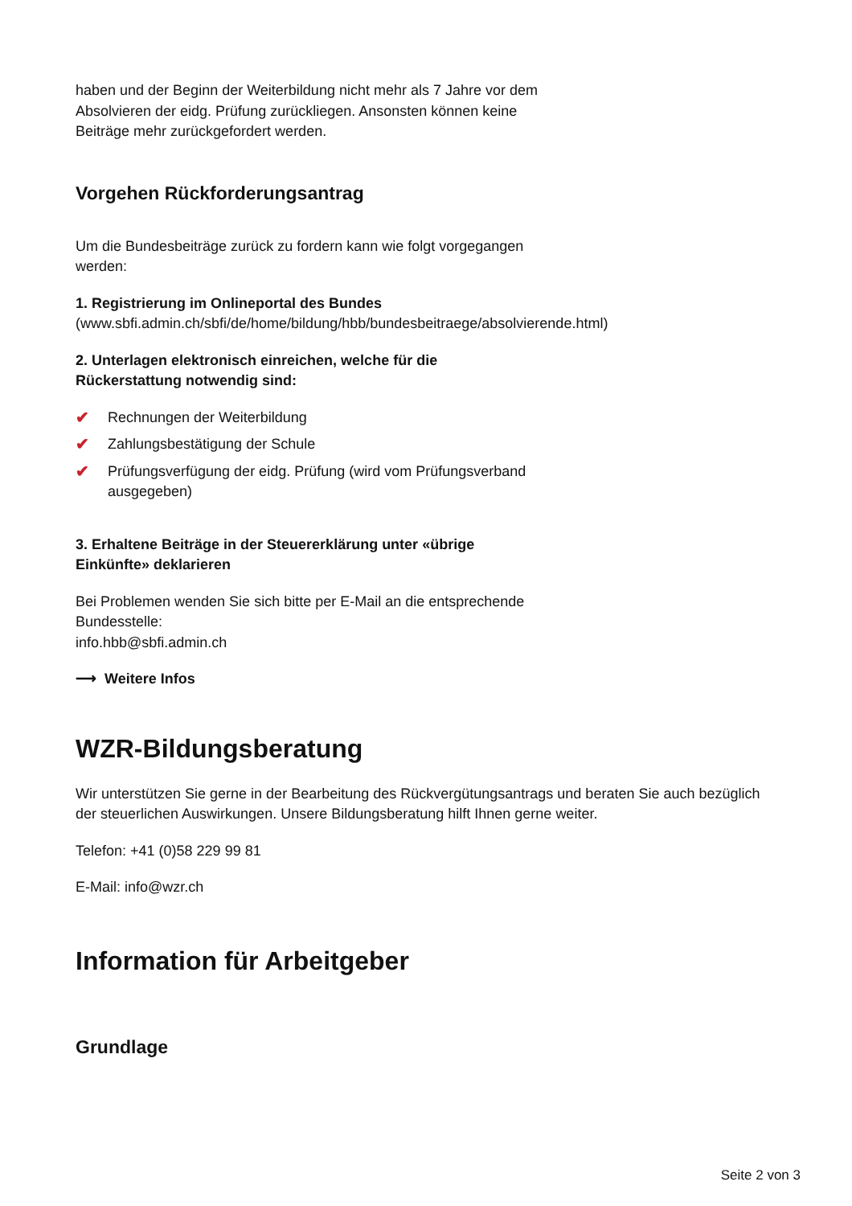haben und der Beginn der Weiterbildung nicht mehr als 7 Jahre vor dem
Absolvieren der eidg. Prüfung zurückliegen. Ansonsten können keine
Beiträge mehr zurückgefordert werden.
Vorgehen Rückforderungsantrag
Um die Bundesbeiträge zurück zu fordern kann wie folgt vorgegangen
werden:
1. Registrierung im Onlineportal des Bundes
(www.sbfi.admin.ch/sbfi/de/home/bildung/hbb/bundesbeitraege/absolvierende.html)
2. Unterlagen elektronisch einreichen, welche für die
Rückerstattung notwendig sind:
✔ Rechnungen der Weiterbildung
✔ Zahlungsbestätigung der Schule
✔ Prüfungsverfügung der eidg. Prüfung (wird vom Prüfungsverband ausgegeben)
3. Erhaltene Beiträge in der Steuererklärung unter «übrige
Einkünfte» deklarieren
Bei Problemen wenden Sie sich bitte per E-Mail an die entsprechende
Bundesstelle:
info.hbb@sbfi.admin.ch
⟶ Weitere Infos
WZR-Bildungsberatung
Wir unterstützen Sie gerne in der Bearbeitung des Rückvergütungsantrags und beraten Sie auch bezüglich der steuerlichen Auswirkungen. Unsere Bildungsberatung hilft Ihnen gerne weiter.
Telefon: +41 (0)58 229 99 81
E-Mail: info@wzr.ch
Information für Arbeitgeber
Grundlage
Seite 2 von 3